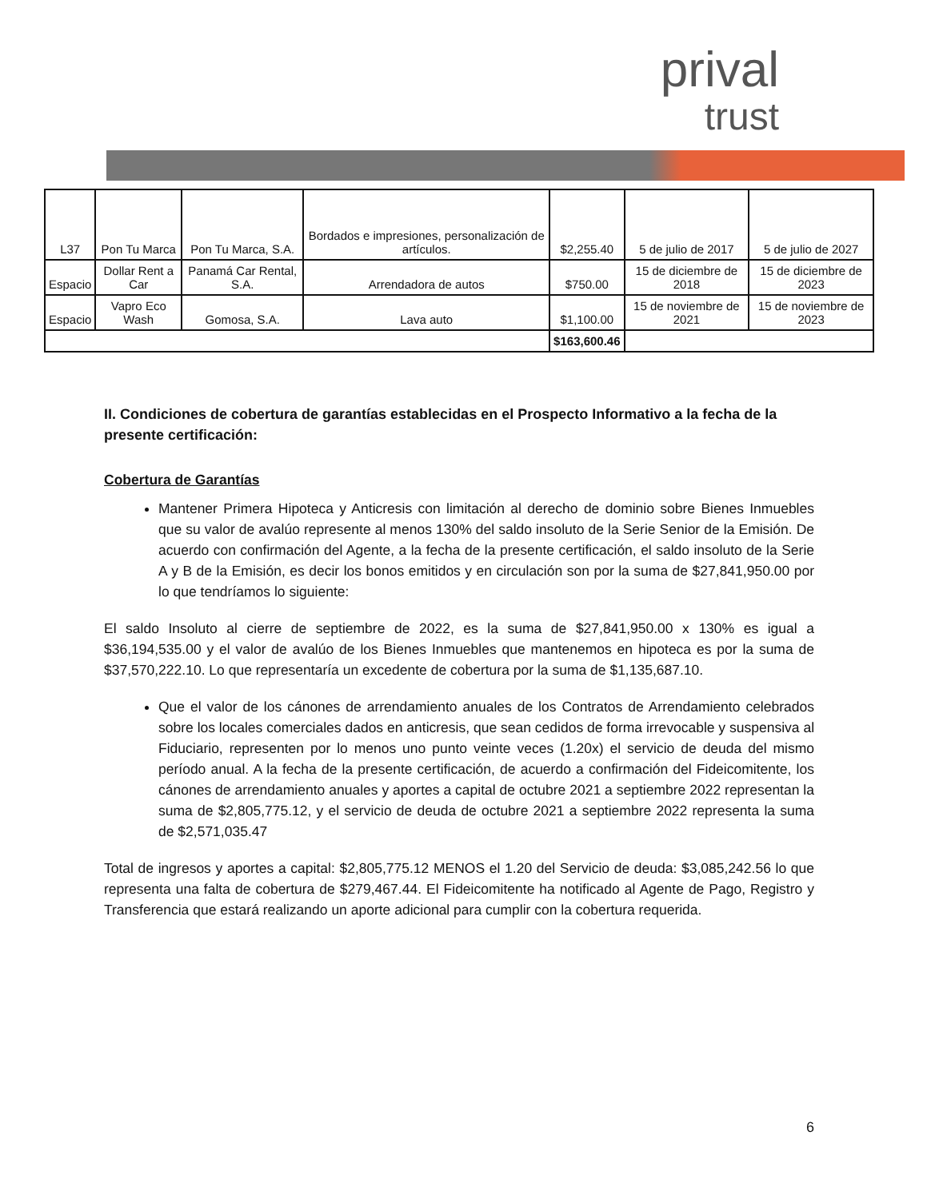prival
trust
| L37 | Pon Tu Marca | Pon Tu Marca, S.A. | Bordados e impresiones, personalización de artículos. | $2,255.40 | 5 de julio de 2017 | 5 de julio de 2027 |
| Espacio | Dollar Rent a Car | Panamá Car Rental, S.A. | Arrendadora de autos | $750.00 | 15 de diciembre de 2018 | 15 de diciembre de 2023 |
| Espacio | Vapro Eco Wash | Gomosa, S.A. | Lava auto | $1,100.00 | 15 de noviembre de 2021 | 15 de noviembre de 2023 |
| | | | | $163,600.46 | | |
II. Condiciones de cobertura de garantías establecidas en el Prospecto Informativo a la fecha de la presente certificación:
Cobertura de Garantías
Mantener Primera Hipoteca y Anticresis con limitación al derecho de dominio sobre Bienes Inmuebles que su valor de avalúo represente al menos 130% del saldo insoluto de la Serie Senior de la Emisión. De acuerdo con confirmación del Agente, a la fecha de la presente certificación, el saldo insoluto de la Serie A y B de la Emisión, es decir los bonos emitidos y en circulación son por la suma de $27,841,950.00 por lo que tendríamos lo siguiente:
El saldo Insoluto al cierre de septiembre de 2022, es la suma de $27,841,950.00 x 130% es igual a $36,194,535.00 y el valor de avalúo de los Bienes Inmuebles que mantenemos en hipoteca es por la suma de $37,570,222.10. Lo que representaría un excedente de cobertura por la suma de $1,135,687.10.
Que el valor de los cánones de arrendamiento anuales de los Contratos de Arrendamiento celebrados sobre los locales comerciales dados en anticresis, que sean cedidos de forma irrevocable y suspensiva al Fiduciario, representen por lo menos uno punto veinte veces (1.20x) el servicio de deuda del mismo período anual. A la fecha de la presente certificación, de acuerdo a confirmación del Fideicomitente, los cánones de arrendamiento anuales y aportes a capital de octubre 2021 a septiembre 2022 representan la suma de $2,805,775.12, y el servicio de deuda de octubre 2021 a septiembre 2022 representa la suma de $2,571,035.47
Total de ingresos y aportes a capital: $2,805,775.12 MENOS el 1.20 del Servicio de deuda: $3,085,242.56 lo que representa una falta de cobertura de $279,467.44. El Fideicomitente ha notificado al Agente de Pago, Registro y Transferencia que estará realizando un aporte adicional para cumplir con la cobertura requerida.
6